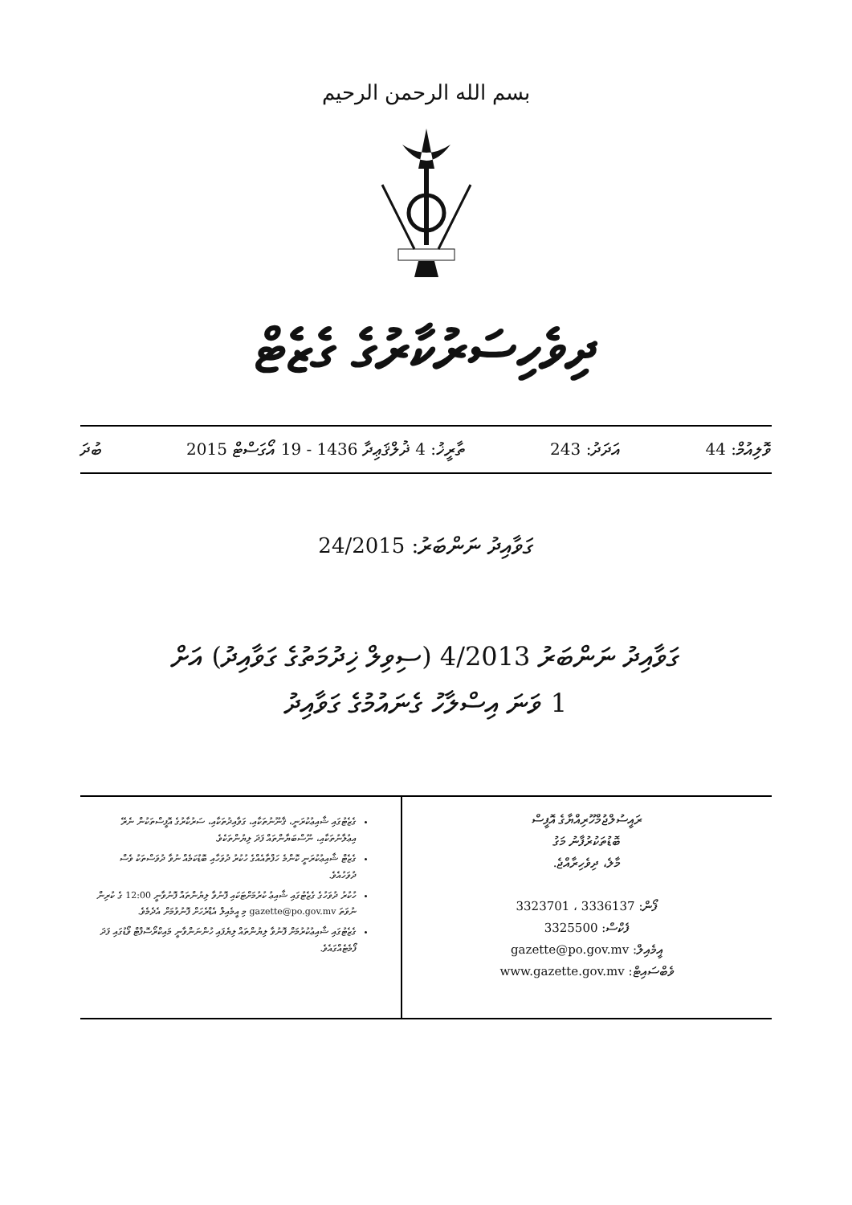بسم الله الرحمن الرحيم
ދިވެހިސަރުކާރުގެ ގެޒެޓް
ވޮލިއުމް: 44 އަދަދު: 243 ތާރީޚު: 4 ޛުލްޤަޢިދާ 1436 - 19 އޯގަސްޓް 2015 ބުދަ
ގަވާއިދު ނަންބަރު: 24/2015
ގަވާއިދު ނަންބަރު 4/2013 (ސިވިލް ޚިދުމަތުގެ ގަވާއިދު) އަށް
1 ވަނަ އިސްލާހު ގެނައުމުގެ ގަވާއިދު
ރައީސުލްޖުމްހޫރިއްޔާގެ އޮފީސް
ބޮޑުތަކުރުފާނު މަގު
މާލެ، ދިވެހިރާއްޖެ.
ފޯން: 3336137 ، 3323701
ފެކްސް: 3325500
އީމެއިލް: gazette@po.gov.mv
ވެބްސައިޓް: www.gazette.gov.mv
ގެޒެޓުގައި ޝާއިޢުކުރަނީ، ޤާނޫނުތަކާއި، ގަވާއިދުތަކާއި، ސަރުކާރުގެ އޮފީސްތަކުން ނެރޭ އިޢުލާނުތަކާއި، ނޫސްބަޔާންތައް ފަދަ ލިޔުންތަކެވެ.
ގެޒެޓް ޝާއިޢުކުރަނީ ކޮންމެ ހަފްތާއެއްގެ ހުކުރު ދުވަހާއި ބޮޑުކަމެއް ނުވާ ދުވަސްތަކު ވެސް ދުވަހުއެވެ.
ހުކުރު ދުވަހުގެ ގެޒެޓުގައި ޝާއިޢު ކުރުމަށްޓަކައި ފޮނުވާ ލިޔުންތައް ފޮނުވާނީ 12:00 ގެ ކުރިން ނުވަތަ gazette@po.gov.mv މި އީމެއިލް އެޑްރެހަށް ފޮނުވުމަށް އެދެމެވެ.
ގެޒެޓުގައި ޝާއިޢުކުރުމަށް ފޮނުވާ ލިޔުންތައް ލިޔެފައި ހުންނަންވާނީ މައިކްރޯސޮފްޓް ވޯޑުގައި ފަދަ ފޯމެޓެއްގައެވެ.